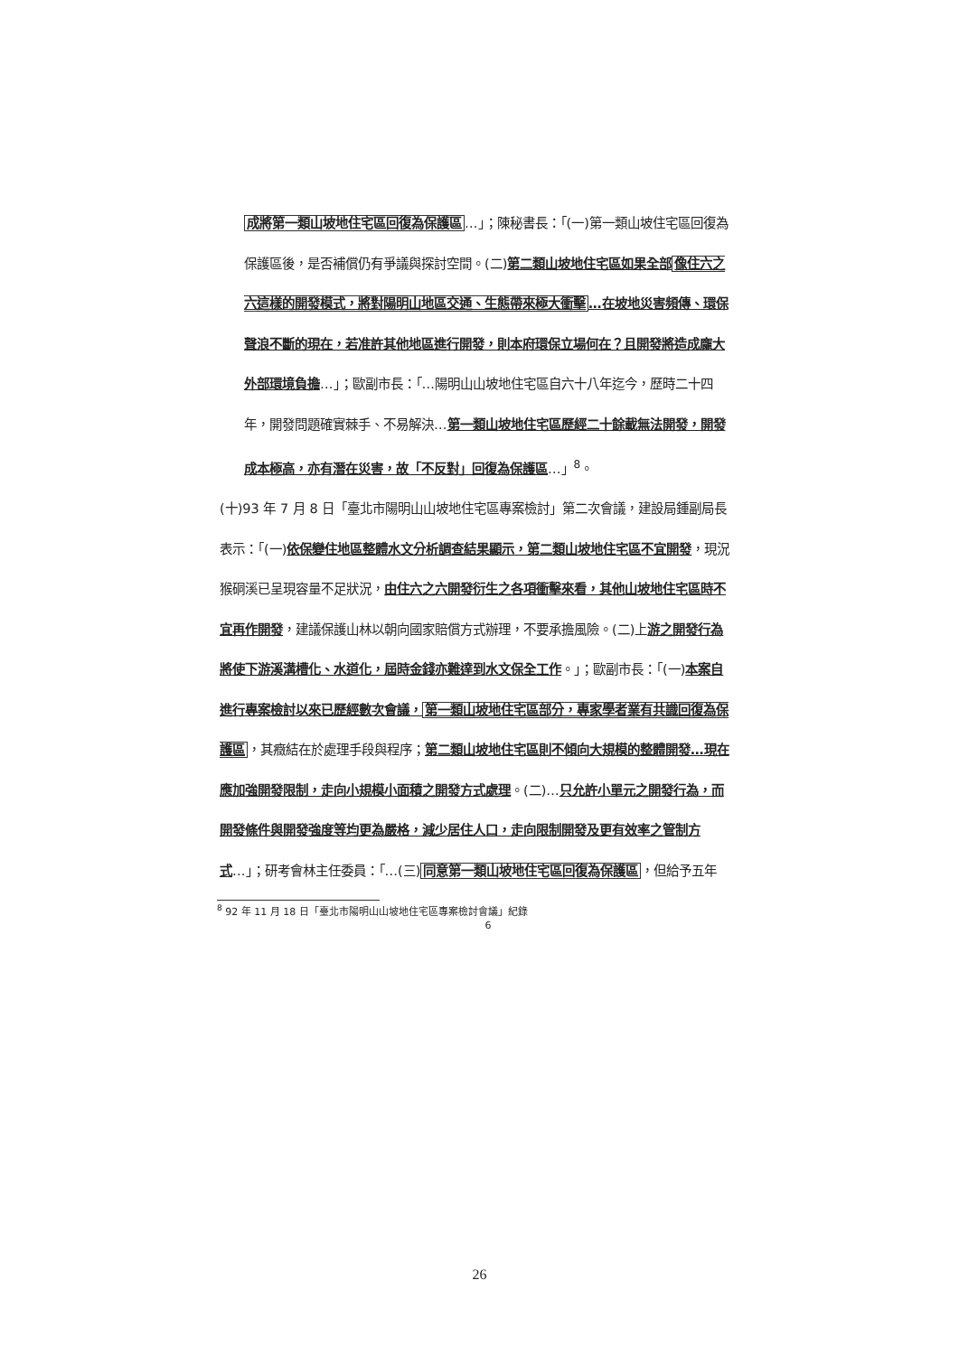成將第一類山坡地住宅區回復為保護區…」；陳秘書長：「(一)第一類山坡住宅區回復為保護區後，是否補償仍有爭議與探討空間。(二)第二類山坡地住宅區如果全部像住六之六這樣的開發模式，將對陽明山地區交通、生態帶來極大衝擊…在坡地災害頻傳、環保聲浪不斷的現在，若准許其他地區進行開發，則本府環保立場何在？且開發將造成龐大外部環境負擔…」；歐副市長：「…陽明山山坡地住宅區自六十八年迄今，歷時二十四年，開發問題確實棘手、不易解決…第一類山坡地住宅區歷經二十餘載無法開發，開發成本極高，亦有潛在災害，故「不反對」回復為保護區…」<sup>8</sup>。
(十)93 年 7 月 8 日「臺北市陽明山山坡地住宅區專案檢討」第二次會議，建設局鍾副局長表示：「(一)依保變住地區整體水文分析調查結果顯示，第二類山坡地住宅區不宜開發，現況猴硐溪已呈現容量不足狀況，由住六之六開發衍生之各項衝擊來看，其他山坡地住宅區時不宜再作開發，建議保護山林以朝向國家賠償方式辦理，不要承擔風險。(二)上游之開發行為將使下游溪溝槽化、水道化，屆時金錢亦難達到水文保全工作。」；歐副市長：「(一)本案自進行專案檢討以來已歷經數次會議，第一類山坡地住宅區部分，專家學者業有共識回復為保護區，其癥結在於處理手段與程序；第二類山坡地住宅區則不傾向大規模的整體開發…現在應加強開發限制，走向小規模小面積之開發方式處理。(二)…只允許小單元之開發行為，而開發條件與開發強度等均更為嚴格，減少居住人口，走向限制開發及更有效率之管制方式…」；研考會林主任委員：「…(三)同意第一類山坡地住宅區回復為保護區，但給予五年
<sup>8</sup> 92 年 11 月 18 日「臺北市陽明山山坡地住宅區專案檢討會議」紀錄
6
26